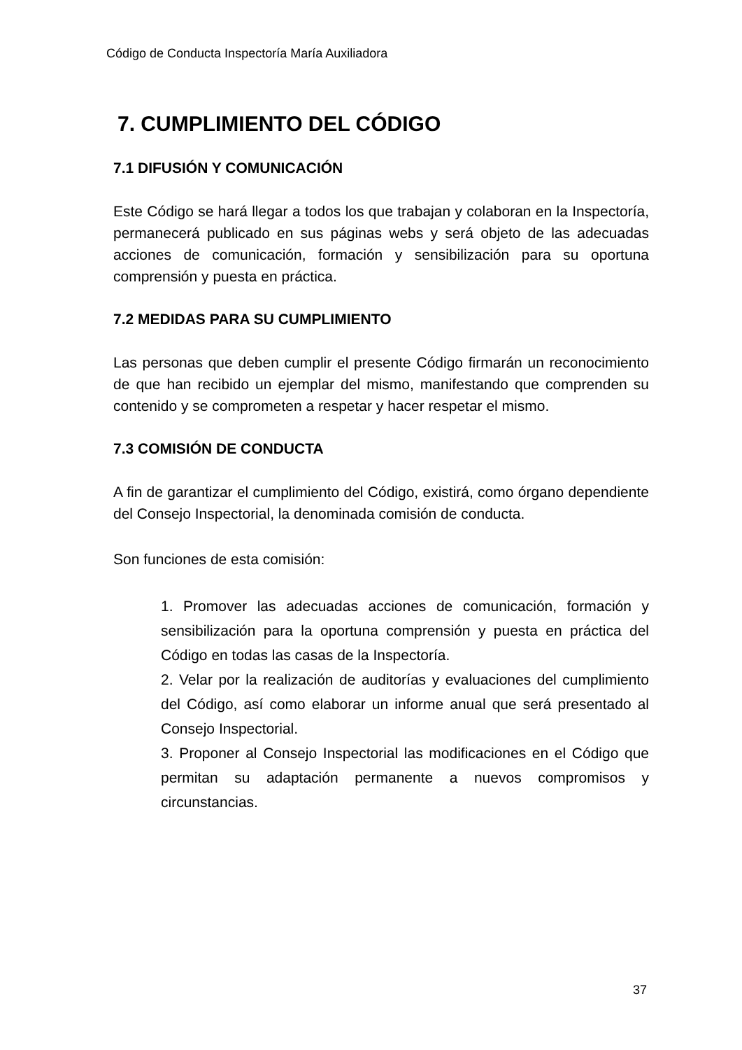Código de Conducta Inspectoría María Auxiliadora
7. CUMPLIMIENTO DEL CÓDIGO
7.1 DIFUSIÓN Y COMUNICACIÓN
Este Código se hará llegar a todos los que trabajan y colaboran en la Inspectoría, permanecerá publicado en sus páginas webs y será objeto de las adecuadas acciones de comunicación, formación y sensibilización para su oportuna comprensión y puesta en práctica.
7.2 MEDIDAS PARA SU CUMPLIMIENTO
Las personas que deben cumplir el presente Código firmarán un reconocimiento de que han recibido un ejemplar del mismo, manifestando que comprenden su contenido y se comprometen a respetar y hacer respetar el mismo.
7.3 COMISIÓN DE CONDUCTA
A fin de garantizar el cumplimiento del Código, existirá, como órgano dependiente del Consejo Inspectorial, la denominada comisión de conducta.
Son funciones de esta comisión:
1. Promover las adecuadas acciones de comunicación, formación y sensibilización para la oportuna comprensión y puesta en práctica del Código en todas las casas de la Inspectoría.
2. Velar por la realización de auditorías y evaluaciones del cumplimiento del Código, así como elaborar un informe anual que será presentado al Consejo Inspectorial.
3. Proponer al Consejo Inspectorial las modificaciones en el Código que permitan su adaptación permanente a nuevos compromisos y circunstancias.
37